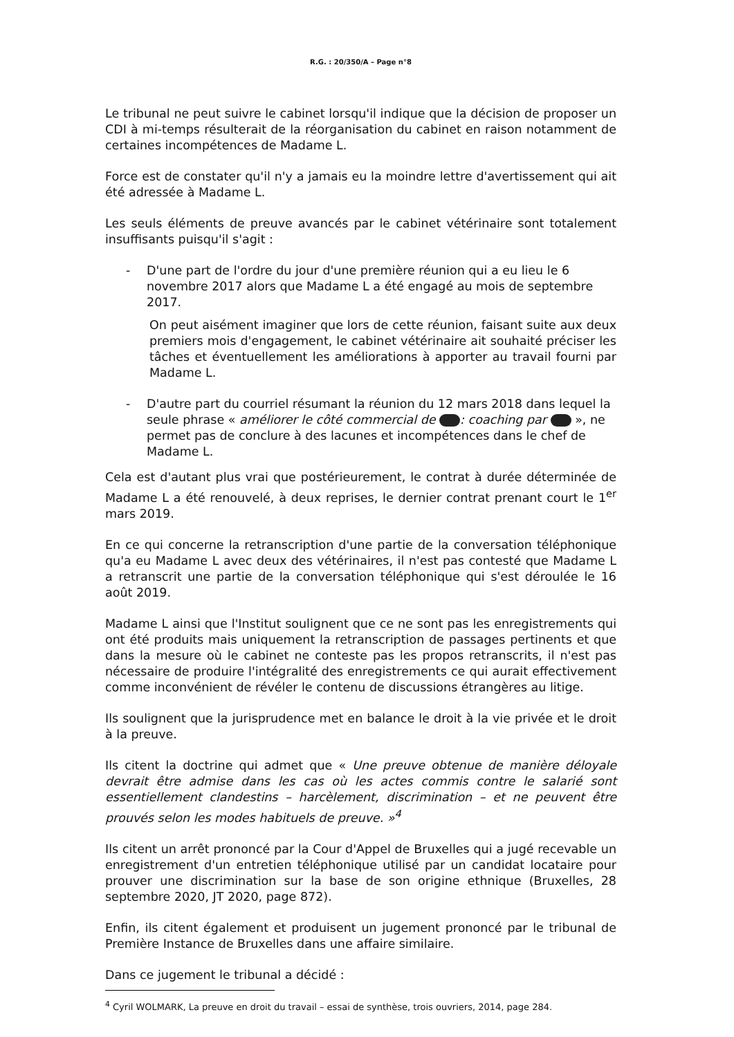R.G. : 20/350/A – Page n°8
Le tribunal ne peut suivre le cabinet lorsqu'il indique que la décision de proposer un CDI à mi-temps résulterait de la réorganisation du cabinet en raison notamment de certaines incompétences de Madame L.
Force est de constater qu'il n'y a jamais eu la moindre lettre d'avertissement qui ait été adressée à Madame L.
Les seuls éléments de preuve avancés par le cabinet vétérinaire sont totalement insuffisants puisqu'il s'agit :
- D'une part de l'ordre du jour d'une première réunion qui a eu lieu le 6 novembre 2017 alors que Madame L a été engagé au mois de septembre 2017.
On peut aisément imaginer que lors de cette réunion, faisant suite aux deux premiers mois d'engagement, le cabinet vétérinaire ait souhaité préciser les tâches et éventuellement les améliorations à apporter au travail fourni par Madame L.
- D'autre part du courriel résumant la réunion du 12 mars 2018 dans lequel la seule phrase « améliorer le côté commercial de : coaching par », ne permet pas de conclure à des lacunes et incompétences dans le chef de Madame L.
Cela est d'autant plus vrai que postérieurement, le contrat à durée déterminée de Madame L a été renouvelé, à deux reprises, le dernier contrat prenant court le 1<sup>er</sup> mars 2019.
En ce qui concerne la retranscription d'une partie de la conversation téléphonique qu'a eu Madame L avec deux des vétérinaires, il n'est pas contesté que Madame L a retranscrit une partie de la conversation téléphonique qui s'est déroulée le 16 août 2019.
Madame L ainsi que l'Institut soulignent que ce ne sont pas les enregistrements qui ont été produits mais uniquement la retranscription de passages pertinents et que dans la mesure où le cabinet ne conteste pas les propos retranscrits, il n'est pas nécessaire de produire l'intégralité des enregistrements ce qui aurait effectivement comme inconvénient de révéler le contenu de discussions étrangères au litige.
Ils soulignent que la jurisprudence met en balance le droit à la vie privée et le droit à la preuve.
Ils citent la doctrine qui admet que « Une preuve obtenue de manière déloyale devrait être admise dans les cas où les actes commis contre le salarié sont essentiellement clandestins – harcèlement, discrimination – et ne peuvent être prouvés selon les modes habituels de preuve. »<sup>4</sup>
Ils citent un arrêt prononcé par la Cour d'Appel de Bruxelles qui a jugé recevable un enregistrement d'un entretien téléphonique utilisé par un candidat locataire pour prouver une discrimination sur la base de son origine ethnique (Bruxelles, 28 septembre 2020, JT 2020, page 872).
Enfin, ils citent également et produisent un jugement prononcé par le tribunal de Première Instance de Bruxelles dans une affaire similaire.
Dans ce jugement le tribunal a décidé :
<sup>4</sup> Cyril WOLMARK, La preuve en droit du travail – essai de synthèse, trois ouvriers, 2014, page 284.